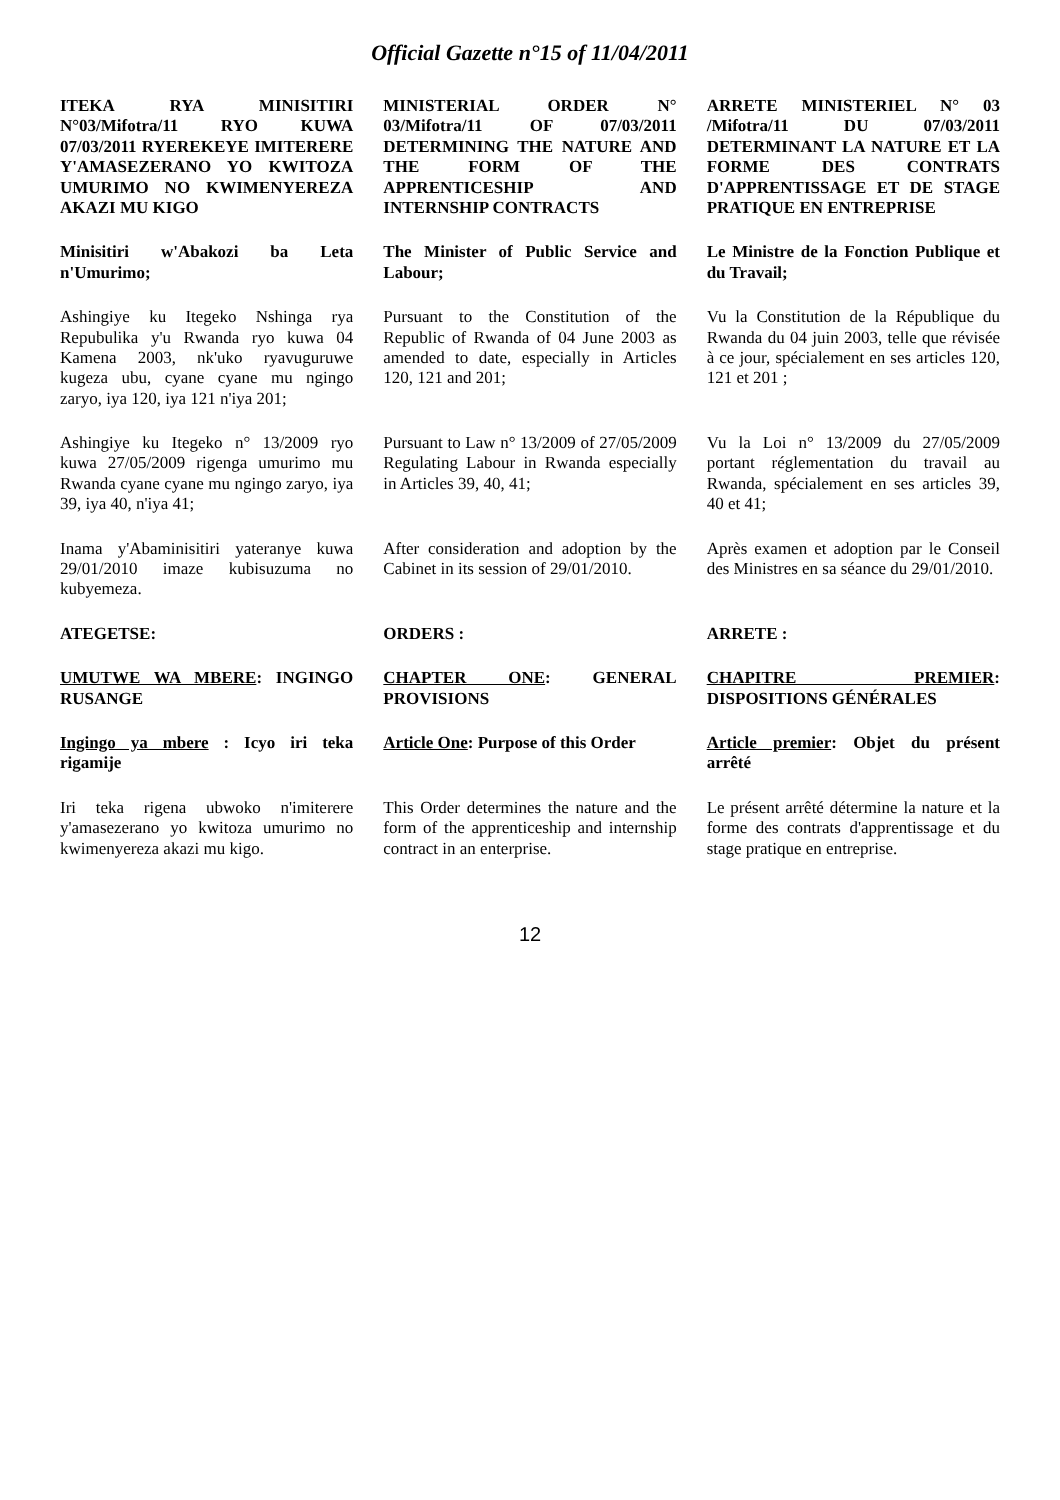Official Gazette n°15 of 11/04/2011
ITEKA RYA MINISITIRI N°03/Mifotra/11 RYO KUWA 07/03/2011 RYEREKEYE IMITERERE Y'AMASEZERANO YO KWITOZA UMURIMO NO KWIMENYEREZA AKAZI MU KIGO
MINISTERIAL ORDER N° 03/Mifotra/11 OF 07/03/2011 DETERMINING THE NATURE AND THE FORM OF THE APPRENTICESHIP AND INTERNSHIP CONTRACTS
ARRETE MINISTERIEL N° 03 /Mifotra/11 DU 07/03/2011 DETERMINANT LA NATURE ET LA FORME DES CONTRATS D'APPRENTISSAGE ET DE STAGE PRATIQUE EN ENTREPRISE
Minisitiri w'Abakozi ba Leta n'Umurimo;
The Minister of Public Service and Labour;
Le Ministre de la Fonction Publique et du Travail;
Ashingiye ku Itegeko Nshinga rya Repubulika y'u Rwanda ryo kuwa 04 Kamena 2003, nk'uko ryavuguruwe kugeza ubu, cyane cyane mu ngingo zaryo, iya 120, iya 121 n'iya 201;
Pursuant to the Constitution of the Republic of Rwanda of 04 June 2003 as amended to date, especially in Articles 120, 121 and 201;
Vu la Constitution de la République du Rwanda du 04 juin 2003, telle que révisée à ce jour, spécialement en ses articles 120, 121 et 201 ;
Ashingiye ku Itegeko n° 13/2009 ryo kuwa 27/05/2009 rigenga umurimo mu Rwanda cyane cyane mu ngingo zaryo, iya 39, iya 40, n'iya 41;
Pursuant to Law n° 13/2009 of 27/05/2009 Regulating Labour in Rwanda especially in Articles 39, 40, 41;
Vu la Loi n° 13/2009 du 27/05/2009 portant réglementation du travail au Rwanda, spécialement en ses articles 39, 40 et 41;
Inama y'Abaminisitiri yateranye kuwa 29/01/2010 imaze kubisuzuma no kubyemeza.
After consideration and adoption by the Cabinet in its session of 29/01/2010.
Après examen et adoption par le Conseil des Ministres en sa séance du 29/01/2010.
ATEGETSE:
ORDERS :
ARRETE :
UMUTWE WA MBERE: INGINGO RUSANGE
CHAPTER ONE: GENERAL PROVISIONS
CHAPITRE PREMIER: DISPOSITIONS GÉNÉRALES
Ingingo ya mbere : Icyo iri teka rigamije
Article One: Purpose of this Order
Article premier: Objet du présent arrêté
Iri teka rigena ubwoko n'imiterere y'amasezerano yo kwitoza umurimo no kwimenyereza akazi mu kigo.
This Order determines the nature and the form of the apprenticeship and internship contract in an enterprise.
Le présent arrêté détermine la nature et la forme des contrats d'apprentissage et du stage pratique en entreprise.
12